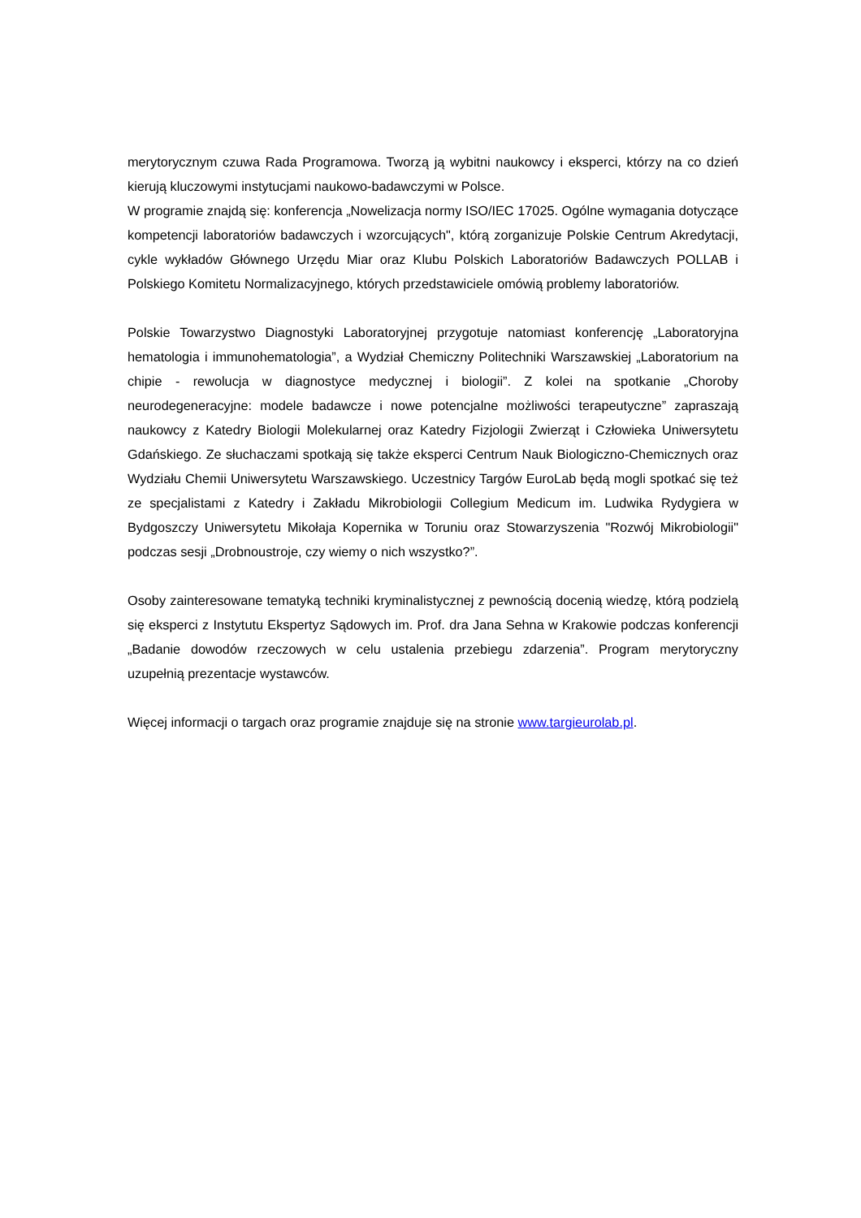merytorycznym czuwa Rada Programowa. Tworzą ją wybitni naukowcy i eksperci, którzy na co dzień kierują kluczowymi instytucjami naukowo-badawczymi w Polsce.
W programie znajdą się: konferencja „Nowelizacja normy ISO/IEC 17025. Ogólne wymagania dotyczące kompetencji laboratoriów badawczych i wzorcujących", którą zorganizuje Polskie Centrum Akredytacji, cykle wykładów Głównego Urzędu Miar oraz Klubu Polskich Laboratoriów Badawczych POLLAB i Polskiego Komitetu Normalizacyjnego, których przedstawiciele omówią problemy laboratoriów.
Polskie Towarzystwo Diagnostyki Laboratoryjnej przygotuje natomiast konferencję „Laboratoryjna hematologia i immunohematologia”, a Wydział Chemiczny Politechniki Warszawskiej „Laboratorium na chipie - rewolucja w diagnostyce medycznej i biologii”. Z kolei na spotkanie „Choroby neurodegeneracyjne: modele badawcze i nowe potencjalne możliwości terapeutyczne” zapraszają naukowcy z Katedry Biologii Molekularnej oraz Katedry Fizjologii Zwierząt i Człowieka Uniwersytetu Gdańskiego. Ze słuchaczami spotkają się także eksperci Centrum Nauk Biologiczno-Chemicznych oraz Wydziału Chemii Uniwersytetu Warszawskiego. Uczestnicy Targów EuroLab będą mogli spotkać się też ze specjalistami z Katedry i Zakładu Mikrobiologii Collegium Medicum im. Ludwika Rydygiera w Bydgoszczy Uniwersytetu Mikołaja Kopernika w Toruniu oraz Stowarzyszenia "Rozwój Mikrobiologii" podczas sesji „Drobnoustroje, czy wiemy o nich wszystko?”.
Osoby zainteresowane tematyką techniki kryminalistycznej z pewnością docenią wiedzę, którą podzielą się eksperci z Instytutu Ekspertyz Sądowych im. Prof. dra Jana Sehna w Krakowie podczas konferencji „Badanie dowodów rzeczowych w celu ustalenia przebiegu zdarzenia”. Program merytoryczny uzupełnią prezentacje wystawców.
Więcej informacji o targach oraz programie znajduje się na stronie www.targieurolab.pl.